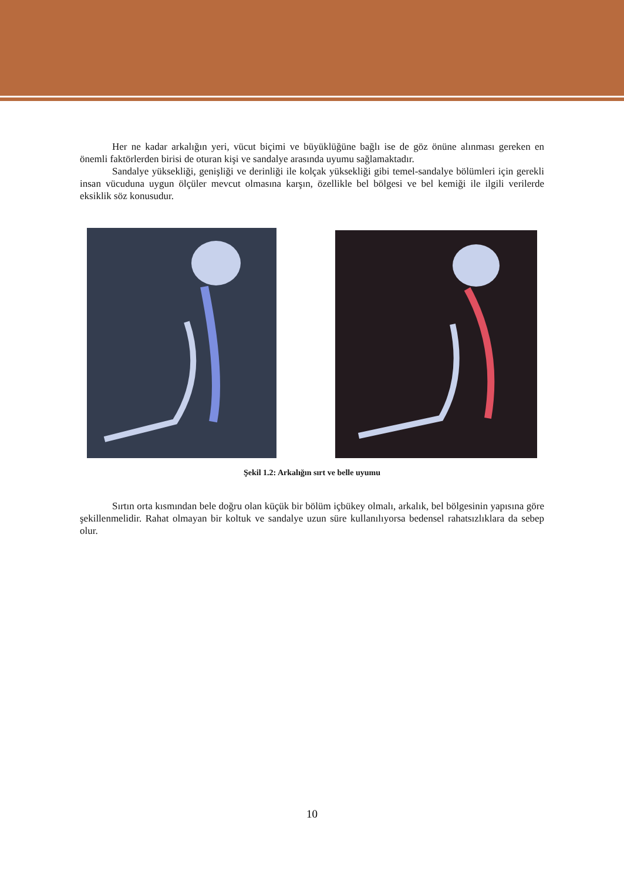Her ne kadar arkalığın yeri, vücut biçimi ve büyüklüğüne bağlı ise de göz önüne alınması gereken en önemli faktörlerden birisi de oturan kişi ve sandalye arasında uyumu sağlamaktadır.
Sandalye yüksekliği, genişliği ve derinliği ile kolçak yüksekliği gibi temel-sandalye bölümleri için gerekli insan vücuduna uygun ölçüler mevcut olmasına karşın, özellikle bel bölgesi ve bel kemiği ile ilgili verilerde eksiklik söz konusudur.
Şekil 1.2: Arkalığın sırt ve belle uyumu
Sırtın orta kısmından bele doğru olan küçük bir bölüm içbükey olmalı, arkalık, bel bölgesinin yapısına göre şekillenmelidir. Rahat olmayan bir koltuk ve sandalye uzun süre kullanılıyorsa bedensel rahatsızlıklara da sebep olur.
10